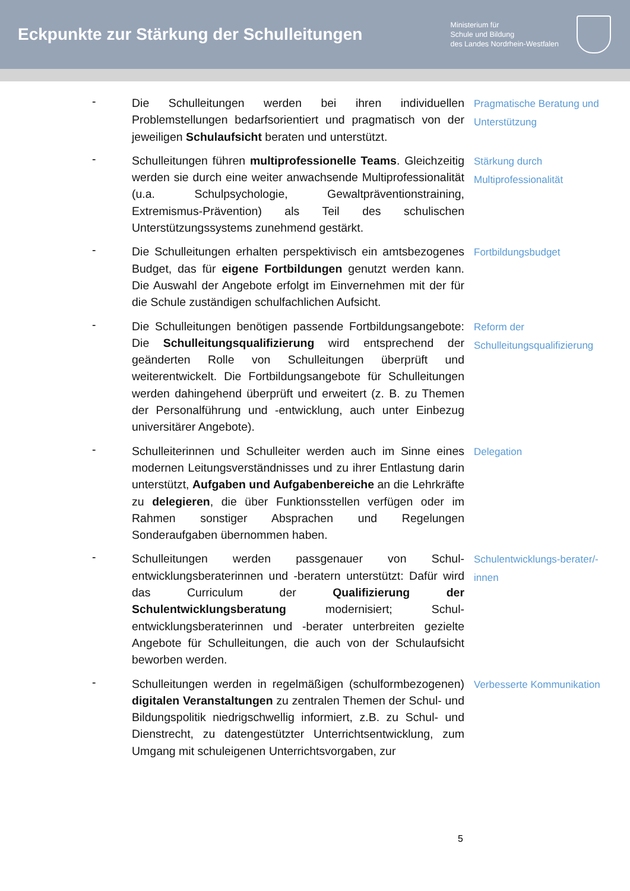Eckpunkte zur Stärkung der Schulleitungen
Ministerium für
Schule und Bildung
des Landes Nordrhein-Westfalen
-
Die Schulleitungen werden bei ihren individuellen Problemstellungen bedarfsorientiert und pragmatisch von der jeweiligen Schulaufsicht beraten und unterstützt.
Pragmatische Beratung und Unterstützung
-
Schulleitungen führen multiprofessionelle Teams. Gleichzeitig werden sie durch eine weiter anwachsende Multiprofessionalität (u.a. Schulpsychologie, Gewalt­präventionstraining, Extremismus-Prävention) als Teil des schulischen Unterstützungssystems zunehmend gestärkt.
Stärkung durch Multiprofessionalität
-
Die Schulleitungen erhalten perspektivisch ein amtsbezogenes Budget, das für eigene Fortbildungen genutzt werden kann. Die Auswahl der Angebote erfolgt im Einvernehmen mit der für die Schule zuständigen schulfachlichen Aufsicht.
Fortbildungsbudget
-
Die Schulleitungen benötigen passende Fort­bildungsangebote: Die Schulleitungsqualifizierung wird entsprechend der geänderten Rolle von Schulleitungen überprüft und weiterentwickelt. Die Fortbildungsangebote für Schulleitungen werden dahingehend überprüft und erweitert (z. B. zu Themen der Personalführung und -entwicklung, auch unter Einbezug universitärer Angebote).
Reform der Schulleitungsqualifizierung
-
Schulleiterinnen und Schulleiter werden auch im Sinne eines modernen Leitungsverständnisses und zu ihrer Entlastung darin unterstützt, Aufgaben und Aufgaben­bereiche an die Lehrkräfte zu delegieren, die über Funktionsstellen verfügen oder im Rahmen sonstiger Absprachen und Regelungen Sonderaufgaben übernommen haben.
Delegation
-
Schulleitungen werden passgenauer von Schul­entwicklungsberaterinnen und -beratern unterstützt: Dafür wird das Curriculum der Qualifizierung der Schulentwicklungsberatung modernisiert; Schul­entwicklungsberaterinnen und -berater unterbreiten gezielte Angebote für Schulleitungen, die auch von der Schulaufsicht beworben werden.
Schulentwicklungs-berater/-innen
-
Schulleitungen werden in regelmäßigen (schulformbezogenen) digitalen Veranstaltungen zu zentralen Themen der Schul- und Bildungspolitik niedrigschwellig informiert, z.B. zu Schul- und Dienstrecht, zu datengestützter Unterrichtsentwicklung, zum Umgang mit schuleigenen Unterrichtsvorgaben, zur
Verbesserte Kommunikation
5